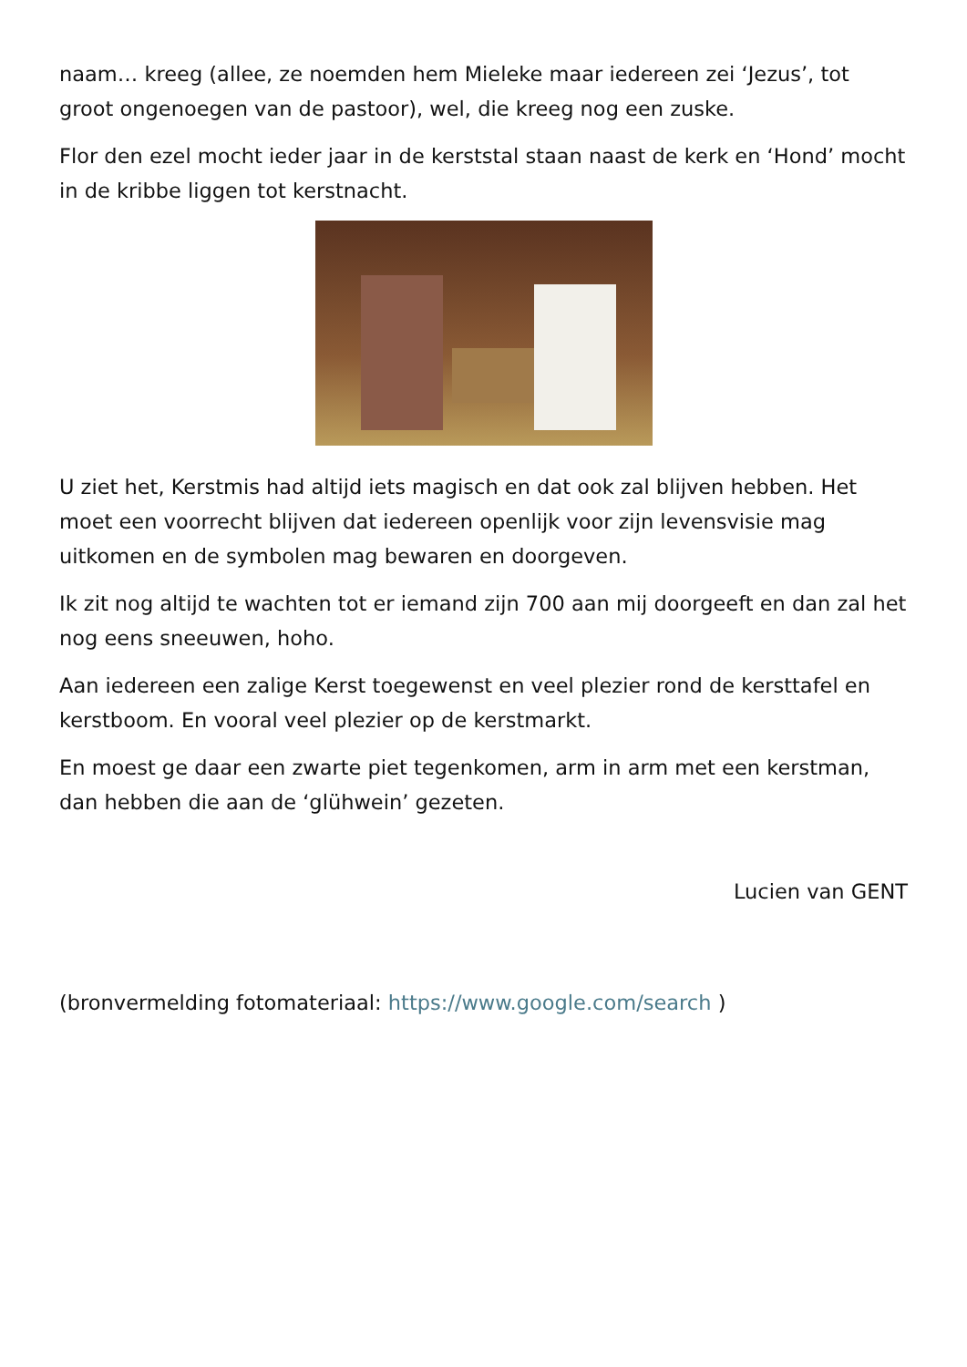naam… kreeg (allee, ze noemden hem Mieleke maar iedereen zei ‘Jezus’, tot groot ongenoegen van de pastoor), wel, die kreeg nog een zuske.
Flor den ezel mocht ieder jaar in de kerststal staan naast de kerk en ‘Hond’ mocht in de kribbe liggen tot kerstnacht.
U ziet het, Kerstmis had altijd iets magisch en dat ook zal blijven hebben. Het moet een voorrecht blijven dat iedereen openlijk voor zijn levensvisie mag uitkomen en de symbolen mag bewaren en doorgeven.
Ik zit nog altijd te wachten tot er iemand zijn 700 aan mij doorgeeft en dan zal het nog eens sneeuwen, hoho.
Aan iedereen een zalige Kerst toegewenst en veel plezier rond de kersttafel en kerstboom. En vooral veel plezier op de kerstmarkt.
En moest ge daar een zwarte piet tegenkomen, arm in arm met een kerstman, dan hebben die aan de ‘glühwein’ gezeten.
Lucien van GENT
(bronvermelding fotomateriaal: https://www.google.com/search )